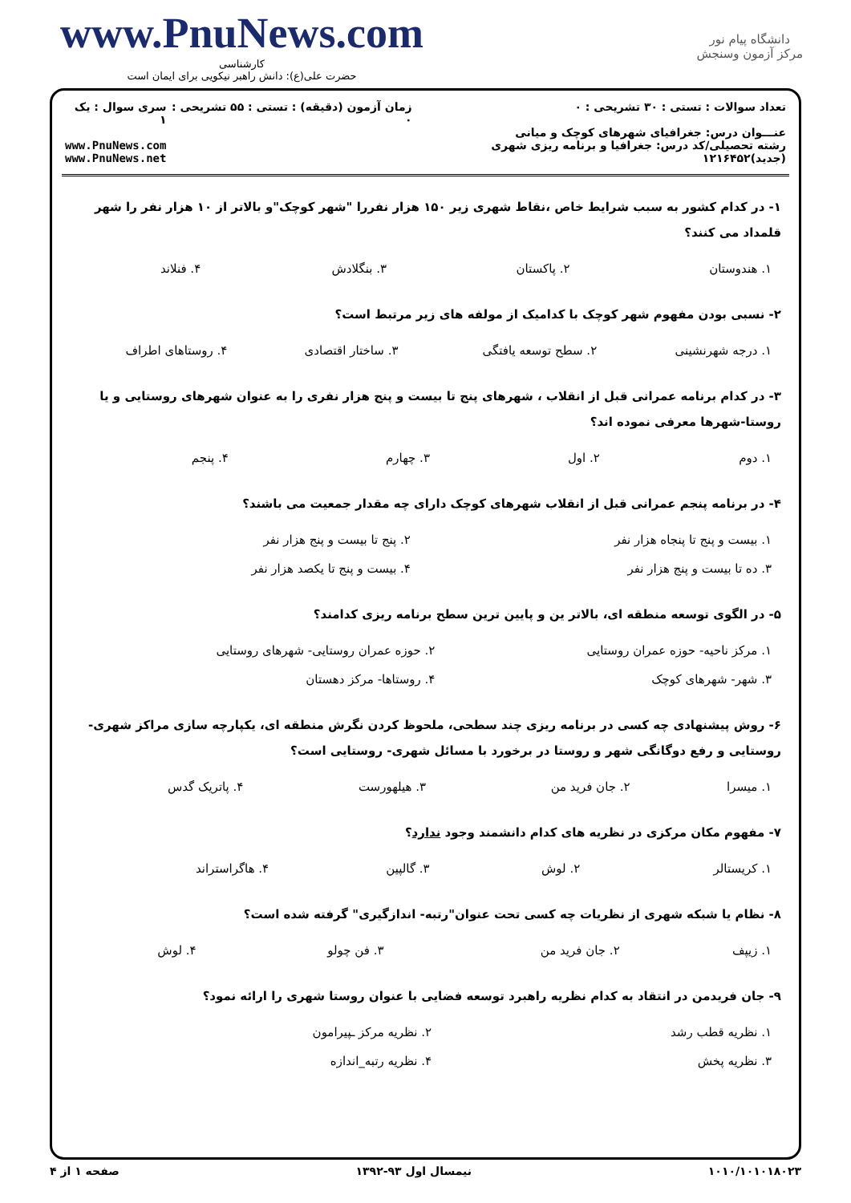www.PnuNews.com
کارشناسی
حضرت علی(ع): دانش راهبر نیکویی برای ایمان است
دانشگاه پیام نور
مرکز آزمون وسنجش
تعداد سوالات : تستی : ۳۰ تشریحی : ۰
عنـــوان درس: جغرافیای شهرهای کوچک و میانی
رشته تحصیلی/کد درس: جغرافیا و برنامه ریزی شهری (جدید)۱۲۱۶۴۵۲
زمان آزمون (دقیقه) : تستی : ۵۵ تشریحی : ۰
سری سوال : یک ۱
www.PnuNews.com
www.PnuNews.net
۱- در کدام کشور به سبب شرایط خاص ،نقاط شهری زیر ۱۵۰ هزار نفررا "شهر کوچک"و بالاتر از ۱۰ هزار نفر را شهر قلمداد می کنند؟
| ۱. هندوستان | ۲. پاکستان | ۳. بنگلادش | ۴. فنلاند |
۲- نسبی بودن مفهوم شهر کوچک با کدامیک از مولفه های زیر مرتبط است؟
| ۱. درجه شهرنشینی | ۲. سطح توسعه یافتگی | ۳. ساختار اقتصادی | ۴. روستاهای اطراف |
۳- در کدام برنامه عمرانی قبل از انقلاب ، شهرهای پنج تا بیست و پنج هزار نفری را به عنوان شهرهای روستایی و یا روستا-شهرها معرفی نموده اند؟
| ۱. دوم | ۲. اول | ۳. چهارم | ۴. پنجم |
۴- در برنامه پنجم عمرانی قبل از انقلاب شهرهای کوچک دارای چه مقدار جمعیت می باشند؟
| ۱. بیست و پنج تا پنجاه هزار نفر | ۲. پنج تا بیست و پنج هزار نفر |
| ۳. ده تا بیست و پنج هزار نفر | ۴. بیست و پنج تا یکصد هزار نفر |
۵- در الگوی توسعه منطقه ای، بالاتر ین و پایین ترین سطح برنامه ریزی کدامند؟
| ۱. مرکز ناحیه- حوزه عمران روستایی | ۲. حوزه عمران روستایی- شهرهای روستایی |
| ۳. شهر- شهرهای کوچک | ۴. روستاها- مرکز دهستان |
۶- روش پیشنهادی چه کسی در برنامه ریزی چند سطحی، ملحوظ کردن نگرش منطقه ای، یکپارچه سازی مراکز شهری-روستایی و رفع دوگانگی شهر و روستا در برخورد با مسائل شهری- روستایی است؟
| ۱. میسرا | ۲. جان فرید من | ۳. هیلهورست | ۴. پاتریک گدس |
۷- مفهوم مکان مرکزی در نظریه های کدام دانشمند وجود ندارد؟
| ۱. کریستالر | ۲. لوش | ۳. گالپین | ۴. هاگراستراند |
۸- نظام یا شبکه شهری از نظریات چه کسی تحت عنوان"رتبه- اندازگیری" گرفته شده است؟
| ۱. زیپف | ۲. جان فرید من | ۳. فن چولو | ۴. لوش |
۹- جان فریدمن در انتقاد به کدام نظریه راهبرد توسعه فضایی با عنوان روستا شهری را ارائه نمود؟
| ۱. نظریه قطب رشد | ۲. نظریه مرکز ـپیرامون |
| ۳. نظریه پخش | ۴. نظریه رتبه_اندازه |
صفحه ۱ از ۴ نیمسال اول ۹۳-۱۳۹۲ ۱۰۱۰/۱۰۱۰۱۸۰۲۳